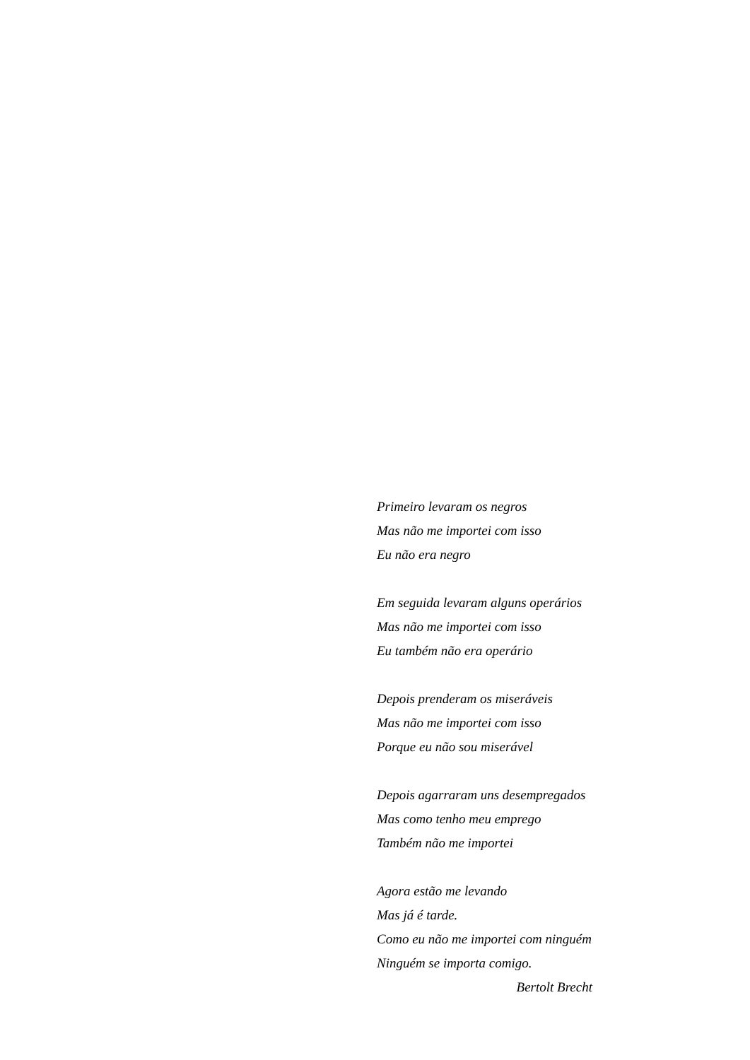Primeiro levaram os negros
Mas não me importei com isso
Eu não era negro
Em seguida levaram alguns operários
Mas não me importei com isso
Eu também não era operário
Depois prenderam os miseráveis
Mas não me importei com isso
Porque eu não sou miserável
Depois agarraram uns desempregados
Mas como tenho meu emprego
Também não me importei
Agora estão me levando
Mas já é tarde.
Como eu não me importei com ninguém
Ninguém se importa comigo.
Bertolt Brecht